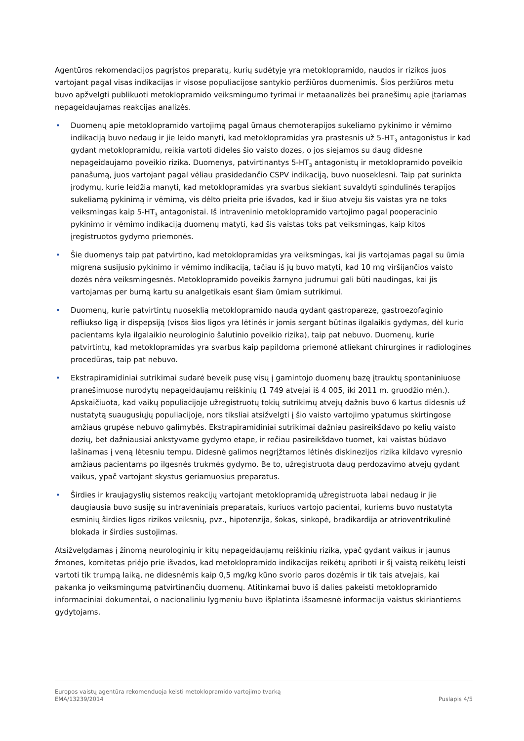Agentūros rekomendacijos pagrįstos preparatų, kurių sudėtyje yra metoklopramido, naudos ir rizikos juos vartojant pagal visas indikacijas ir visose populiacijose santykio peržiūros duomenimis. Šios peržiūros metu buvo apžvelgti publikuoti metoklopramido veiksmingumo tyrimai ir metaanalizės bei pranešimų apie įtariamas nepageidaujamas reakcijas analizės.
• Duomenų apie metoklopramido vartojimą pagal ūmaus chemoterapijos sukeliamo pykinimo ir vėmimo indikaciją buvo nedaug ir jie leido manyti, kad metoklopramidas yra prastesnis už 5-HT<sub>3</sub> antagonistus ir kad gydant metoklopramidu, reikia vartoti dideles šio vaisto dozes, o jos siejamos su daug didesne nepageidaujamo poveikio rizika. Duomenys, patvirtinantys 5-HT<sub>3</sub> antagonistų ir metoklopramido poveikio panašumą, juos vartojant pagal vėliau prasidedančio CSPV indikaciją, buvo nuoseklesni. Taip pat surinkta įrodymų, kurie leidžia manyti, kad metoklopramidas yra svarbus siekiant suvaldyti spindulinės terapijos sukeliamą pykinimą ir vėmimą, vis dėlto prieita prie išvados, kad ir šiuo atveju šis vaistas yra ne toks veiksmingas kaip 5-HT<sub>3</sub> antagonistai. Iš intraveninio metoklopramido vartojimo pagal pooperacinio pykinimo ir vėmimo indikaciją duomenų matyti, kad šis vaistas toks pat veiksmingas, kaip kitos įregistruotos gydymo priemonės.
• Šie duomenys taip pat patvirtino, kad metoklopramidas yra veiksmingas, kai jis vartojamas pagal su ūmia migrena susijusio pykinimo ir vėmimo indikaciją, tačiau iš jų buvo matyti, kad 10 mg viršijančios vaisto dozės nėra veiksmingesnės. Metoklopramido poveikis žarnyno judrumui gali būti naudingas, kai jis vartojamas per burną kartu su analgetikais esant šiam ūmiam sutrikimui.
• Duomenų, kurie patvirtintų nuoseklią metoklopramido naudą gydant gastroparezę, gastroezofaginio refliukso ligą ir dispepsiją (visos šios ligos yra lėtinės ir jomis sergant būtinas ilgalaikis gydymas, dėl kurio pacientams kyla ilgalaikio neurologinio šalutinio poveikio rizika), taip pat nebuvo. Duomenų, kurie patvirtintų, kad metoklopramidas yra svarbus kaip papildoma priemonė atliekant chirurgines ir radiologines procedūras, taip pat nebuvo.
• Ekstrapiramidiniai sutrikimai sudarė beveik pusę visų į gamintojo duomenų bazę įtrauktų spontaniniuose pranešimuose nurodytų nepageidaujamų reiškinių (1 749 atvejai iš 4 005, iki 2011 m. gruodžio mėn.). Apskaičiuota, kad vaikų populiacijoje užregistruotų tokių sutrikimų atvejų dažnis buvo 6 kartus didesnis už nustatytą suaugusiųjų populiacijoje, nors tiksliai atsižvelgti į šio vaisto vartojimo ypatumus skirtingose amžiaus grupėse nebuvo galimybės. Ekstrapiramidiniai sutrikimai dažniau pasireikšdavo po kelių vaisto dozių, bet dažniausiai ankstyvame gydymo etape, ir rečiau pasireikšdavo tuomet, kai vaistas būdavo lašinamas į veną lėtesniu tempu. Didesnė galimos negrįžtamos lėtinės diskinezijos rizika kildavo vyresnio amžiaus pacientams po ilgesnės trukmės gydymo. Be to, užregistruota daug perdozavimo atvejų gydant vaikus, ypač vartojant skystus geriamuosius preparatus.
• Širdies ir kraujagyslių sistemos reakcijų vartojant metoklopramidą užregistruota labai nedaug ir jie daugiausia buvo susiję su intraveniniais preparatais, kuriuos vartojo pacientai, kuriems buvo nustatyta esminių širdies ligos rizikos veiksnių, pvz., hipotenzija, šokas, sinkopė, bradikardija ar atrioventrikulinė blokada ir širdies sustojimas.
Atsižvelgdamas į žinomą neurologinių ir kitų nepageidaujamų reiškinių riziką, ypač gydant vaikus ir jaunus žmones, komitetas priėjo prie išvados, kad metoklopramido indikacijas reikėtų apriboti ir šį vaistą reikėtų leisti vartoti tik trumpą laiką, ne didesnėmis kaip 0,5 mg/kg kūno svorio paros dozėmis ir tik tais atvejais, kai pakanka jo veiksmingumą patvirtinančių duomenų. Atitinkamai buvo iš dalies pakeisti metoklopramido informaciniai dokumentai, o nacionaliniu lygmeniu buvo išplatinta išsamesnė informacija vaistus skiriantiems gydytojams.
Europos vaistų agentūra rekomenduoja keisti metoklopramido vartojimo tvarką
EMA/13239/2014 Puslapis 4/5